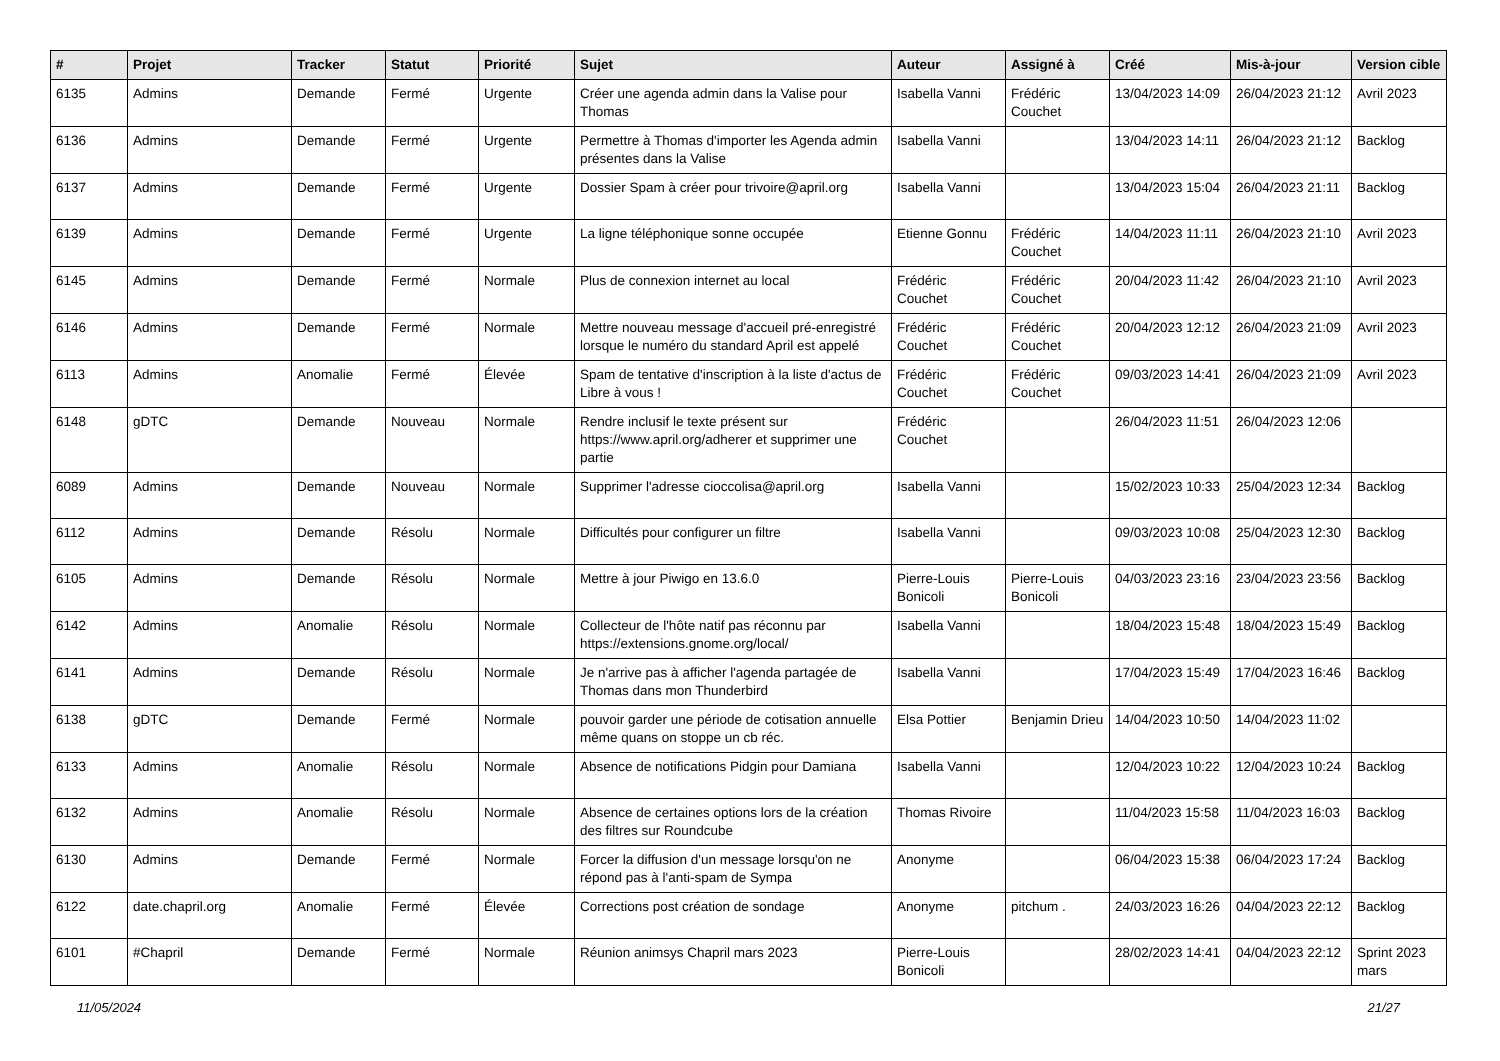| # | Projet | Tracker | Statut | Priorité | Sujet | Auteur | Assigné à | Créé | Mis-à-jour | Version cible |
| --- | --- | --- | --- | --- | --- | --- | --- | --- | --- | --- |
| 6135 | Admins | Demande | Fermé | Urgente | Créer une agenda admin dans la Valise pour Thomas | Isabella Vanni | Frédéric Couchet | 13/04/2023 14:09 | 26/04/2023 21:12 | Avril 2023 |
| 6136 | Admins | Demande | Fermé | Urgente | Permettre à Thomas d'importer les Agenda admin présentes dans la Valise | Isabella Vanni | | 13/04/2023 14:11 | 26/04/2023 21:12 | Backlog |
| 6137 | Admins | Demande | Fermé | Urgente | Dossier Spam à créer pour trivoire@april.org | Isabella Vanni | | 13/04/2023 15:04 | 26/04/2023 21:11 | Backlog |
| 6139 | Admins | Demande | Fermé | Urgente | La ligne téléphonique sonne occupée | Etienne Gonnu | Frédéric Couchet | 14/04/2023 11:11 | 26/04/2023 21:10 | Avril 2023 |
| 6145 | Admins | Demande | Fermé | Normale | Plus de connexion internet au local | Frédéric Couchet | Frédéric Couchet | 20/04/2023 11:42 | 26/04/2023 21:10 | Avril 2023 |
| 6146 | Admins | Demande | Fermé | Normale | Mettre nouveau message d'accueil pré-enregistré lorsque le numéro du standard April est appelé | Frédéric Couchet | Frédéric Couchet | 20/04/2023 12:12 | 26/04/2023 21:09 | Avril 2023 |
| 6113 | Admins | Anomalie | Fermé | Élevée | Spam de tentative d'inscription à la liste d'actus de Libre à vous ! | Frédéric Couchet | Frédéric Couchet | 09/03/2023 14:41 | 26/04/2023 21:09 | Avril 2023 |
| 6148 | gDTC | Demande | Nouveau | Normale | Rendre inclusif le texte présent sur https://www.april.org/adherer et supprimer une partie | Frédéric Couchet | | 26/04/2023 11:51 | 26/04/2023 12:06 | |
| 6089 | Admins | Demande | Nouveau | Normale | Supprimer l'adresse cioccolisa@april.org | Isabella Vanni | | 15/02/2023 10:33 | 25/04/2023 12:34 | Backlog |
| 6112 | Admins | Demande | Résolu | Normale | Difficultés pour configurer un filtre | Isabella Vanni | | 09/03/2023 10:08 | 25/04/2023 12:30 | Backlog |
| 6105 | Admins | Demande | Résolu | Normale | Mettre à jour Piwigo en 13.6.0 | Pierre-Louis Bonicoli | Pierre-Louis Bonicoli | 04/03/2023 23:16 | 23/04/2023 23:56 | Backlog |
| 6142 | Admins | Anomalie | Résolu | Normale | Collecteur de l'hôte natif pas réconnu par https://extensions.gnome.org/local/ | Isabella Vanni | | 18/04/2023 15:48 | 18/04/2023 15:49 | Backlog |
| 6141 | Admins | Demande | Résolu | Normale | Je n'arrive pas à afficher l'agenda partagée de Thomas dans mon Thunderbird | Isabella Vanni | | 17/04/2023 15:49 | 17/04/2023 16:46 | Backlog |
| 6138 | gDTC | Demande | Fermé | Normale | pouvoir garder une période de cotisation annuelle même quans on stoppe un cb réc. | Elsa Pottier | Benjamin Drieu | 14/04/2023 10:50 | 14/04/2023 11:02 | |
| 6133 | Admins | Anomalie | Résolu | Normale | Absence de notifications Pidgin pour Damiana | Isabella Vanni | | 12/04/2023 10:22 | 12/04/2023 10:24 | Backlog |
| 6132 | Admins | Anomalie | Résolu | Normale | Absence de certaines options lors de la création des filtres sur Roundcube | Thomas Rivoire | | 11/04/2023 15:58 | 11/04/2023 16:03 | Backlog |
| 6130 | Admins | Demande | Fermé | Normale | Forcer la diffusion d'un message lorsqu'on ne répond pas à l'anti-spam de Sympa | Anonyme | | 06/04/2023 15:38 | 06/04/2023 17:24 | Backlog |
| 6122 | date.chapril.org | Anomalie | Fermé | Élevée | Corrections post création de sondage | Anonyme | pitchum . | 24/03/2023 16:26 | 04/04/2023 22:12 | Backlog |
| 6101 | #Chapril | Demande | Fermé | Normale | Réunion animsys Chapril mars 2023 | Pierre-Louis Bonicoli | | 28/02/2023 14:41 | 04/04/2023 22:12 | Sprint 2023 mars |
11/05/2024 21/27